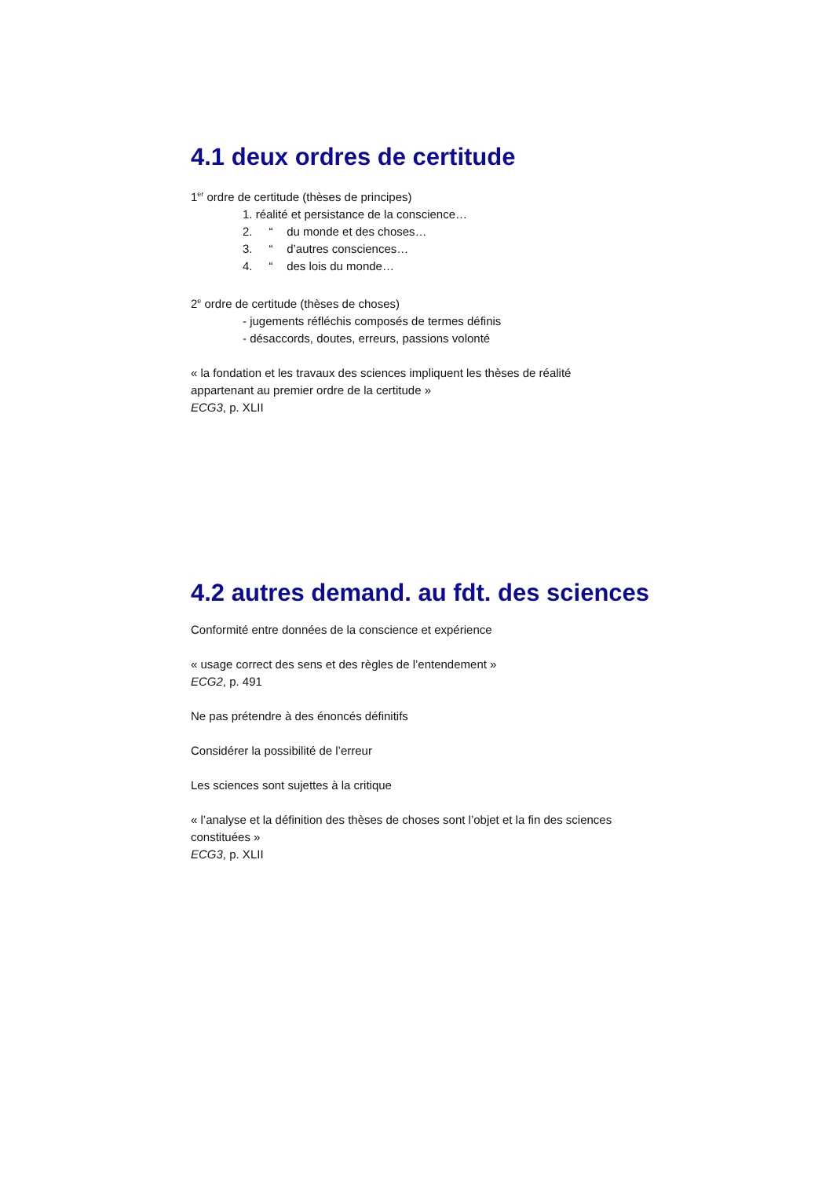4.1 deux ordres de certitude
1<sup>er</sup> ordre de certitude (thèses de principes)
1. réalité et persistance de la conscience…
2. “ du monde et des choses…
3. “ d’autres consciences…
4. “ des lois du monde…
2<sup>e</sup> ordre de certitude (thèses de choses)
- jugements réfléchis composés de termes définis
- désaccords, doutes, erreurs, passions volonté
« la fondation et les travaux des sciences impliquent les thèses de réalité
appartenant au premier ordre de la certitude »
ECG3, p. XLII
4.2 autres demand. au fdt. des sciences
Conformité entre données de la conscience et expérience
« usage correct des sens et des règles de l’entendement »
ECG2, p. 491
Ne pas prétendre à des énoncés définitifs
Considérer la possibilité de l’erreur
Les sciences sont sujettes à la critique
« l’analyse et la définition des thèses de choses sont l’objet et la fin des sciences
constituées »
ECG3, p. XLII